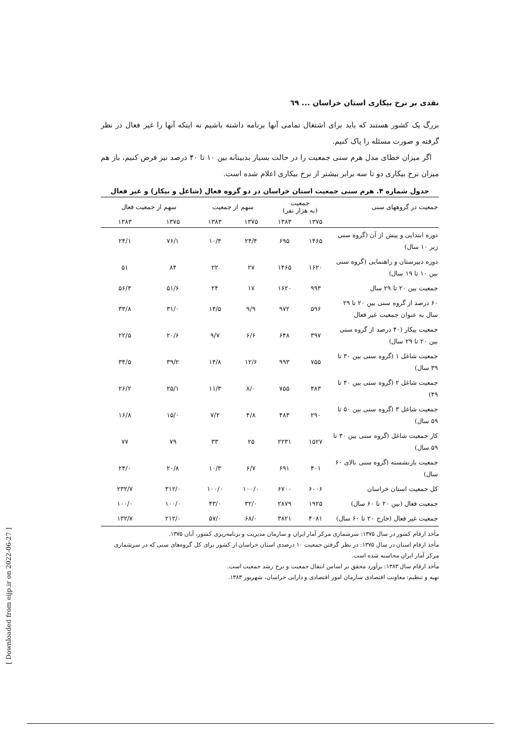نقدی بر نرخ بیکاری استان خراسان ... ٦٩
بزرگ یک کشور هستند که باید برای اشتغال تمامی آنها برنامه داشته باشیم نه اینکه آنها را غیر فعال در نظر گرفته و صورت مسئله را پاک کنیم.
اگر میزان خطای مدل هرم سنی جمعیت را در حالت بسیار بدبینانه بین ۱۰ تا ۴۰ درصد نیز فرض کنیم، باز هم میزان نرخ بیکاری دو تا سه برابر بیشتر از نرخ بیکاری اعلام شده است.
جدول شماره ۴. هرم سنی جمعیت استان خراسان در دو گروه فعال (شاغل و بیکار) و غیر فعال
| جمعیت در گروههای سنی | جمعیت (به هزار نفر) | | سهم از جمعیت | | سهم از جمعیت فعال | |
| --- | --- | --- | --- | --- | --- | --- |
| | ۱۳۷۵ | ۱۳۸۳ | ۱۳۷۵ | ۱۳۸۳ | ۱۳۷۵ | ۱۳۸۳ |
| دوره ابتدایی و پیش از آن (گروه سنی زیر ۱۰ سال) | ۱۴۶۵ | ۶۹۵ | ۲۴/۴ | ۱۰/۴ | ۷۶/۱ | ۲۴/۱ |
| دوره دبیرستان و راهنمایی (گروه سنی بین ۱۰ تا ۱۹ سال) | ۱۶۲۰ | ۱۴۶۵ | ۲۷ | ۲۲ | ۸۴ | ۵۱ |
| جمعیت بین ۲۰ تا ۲۹ سال | ۹۹۳ | ۱۶۲۰ | ۱۷ | ۲۴ | ۵۱/۶ | ۵۶/۳ |
| ۶۰ درصد از گروه سنی بین ۲۰ تا ۲۹ سال به عنوان جمعیت غیر فعال | ۵۹۶ | ۹۷۲ | ۹/۹ | ۱۴/۵ | ۳۱/۰ | ۳۳/۸ |
| جمعیت بیکار (۴۰ درصد از گروه سنی بین ۲۰ تا ۲۹ سال) | ۳۹۷ | ۶۴۸ | ۶/۶ | ۹/۷ | ۲۰/۶ | ۲۲/۵ |
| جمعیت شاغل ۱ (گروه سنی بین ۳۰ تا ۳۹ سال) | ۷۵۵ | ۹۹۳ | ۱۲/۶ | ۱۴/۸ | ۳۹/۲ | ۳۴/۵ |
| جمعیت شاغل ۲ (گروه سنی بین ۴۰ تا ۴۹) | ۴۸۳ | ۷۵۵ | ۸/۰ | ۱۱/۳ | ۲۵/۱ | ۲۶/۲ |
| جمعیت شاغل ۳ (گروه سنی بین ۵۰ تا ۵۹ سال) | ۲۹۰ | ۴۸۳ | ۴/۸ | ۷/۲ | ۱۵/۰ | ۱۶/۸ |
| کار جمعیت شاغل (گروه سنی بین ۳۰ تا ۵۹ سال) | ۱۵۲۷ | ۲۲۳۱ | ۲۵ | ۳۳ | ۷۹ | ۷۷ |
| جمعیت بازنشسته (گروه سنی بالای ۶۰ سال) | ۴۰۱ | ۶۹۱ | ۶/۷ | ۱۰/۳ | ۲۰/۸ | ۲۴/۰ |
| کل جمعیت استان خراسان | ۶۰۰۶ | ۶۷۰۰ | ۱۰۰/۰ | ۱۰۰/۰ | ۳۱۲/۰ | ۲۳۲/۷ |
| جمعیت فعال (بین ۲۰ تا ۶۰ سال) | ۱۹۲۵ | ۲۸۷۹ | ۳۲/۰ | ۴۳/۰ | ۱۰۰/۰ | ۱۰۰/۰ |
| جمعیت غیر فعال (خارج ۲۰ تا ۶۰ سال) | ۴۰۸۱ | ۳۸۲۱ | ۶۸/۰ | ۵۷/۰ | ۲۱۲/۰ | ۱۳۲/۷ |
مأخذ ارقام کشور در سال ۱۳۷۵: سرشماری مرکز آمار ایران و سازمان مدیریت و برنامه‌ریزی کشور، آبان ۱۳۷۵.
مأخذ ارقام استان در سال ۱۳۷۵: در نظر گرفتن جمعیت ۱۰ درصدی استان خراسان از کشور برای کل گروه‌های سنی که در سرشماری مرکز آمار ایران محاسبه شده است.
مأخذ ارقام سال ۱۳۸۳: برآورد محقق بر اساس انتقال جمعیت و نرخ رشد جمعیت است.
تهیه و تنظیم: معاونت اقتصادی سازمان امور اقتصادی و دارایی خراسان، شهریور ۱۳۸۳.
[ Downloaded from eijp.ir on 2022-06-27 ]